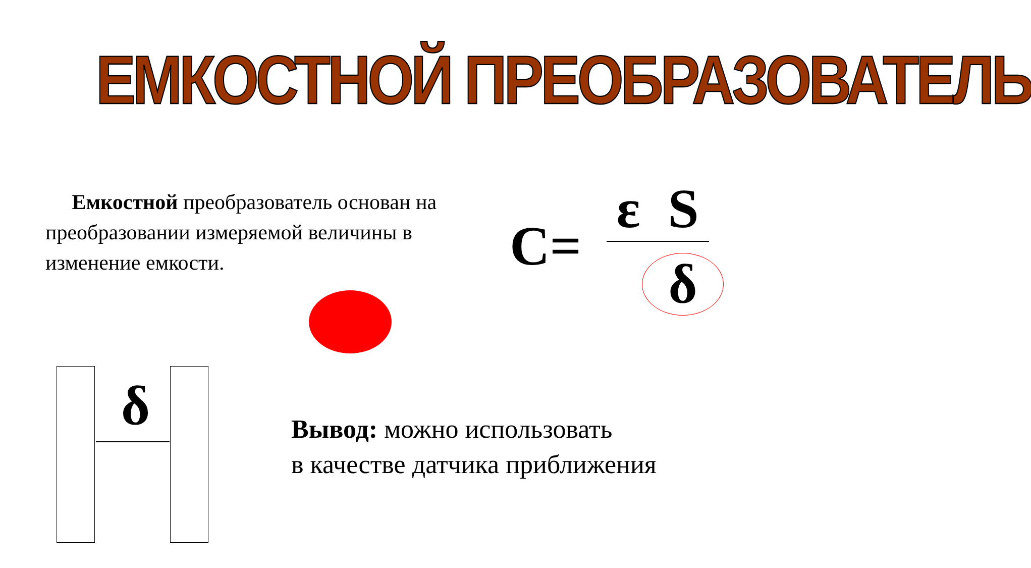ЕМКОСТНОЙ ПРЕОБРАЗОВАТЕЛЬ
Емкостной преобразователь основан на преобразовании измеряемой величины в изменение емкости.
C= ε S δ
δ
Вывод: можно использовать
в качестве датчика приближения